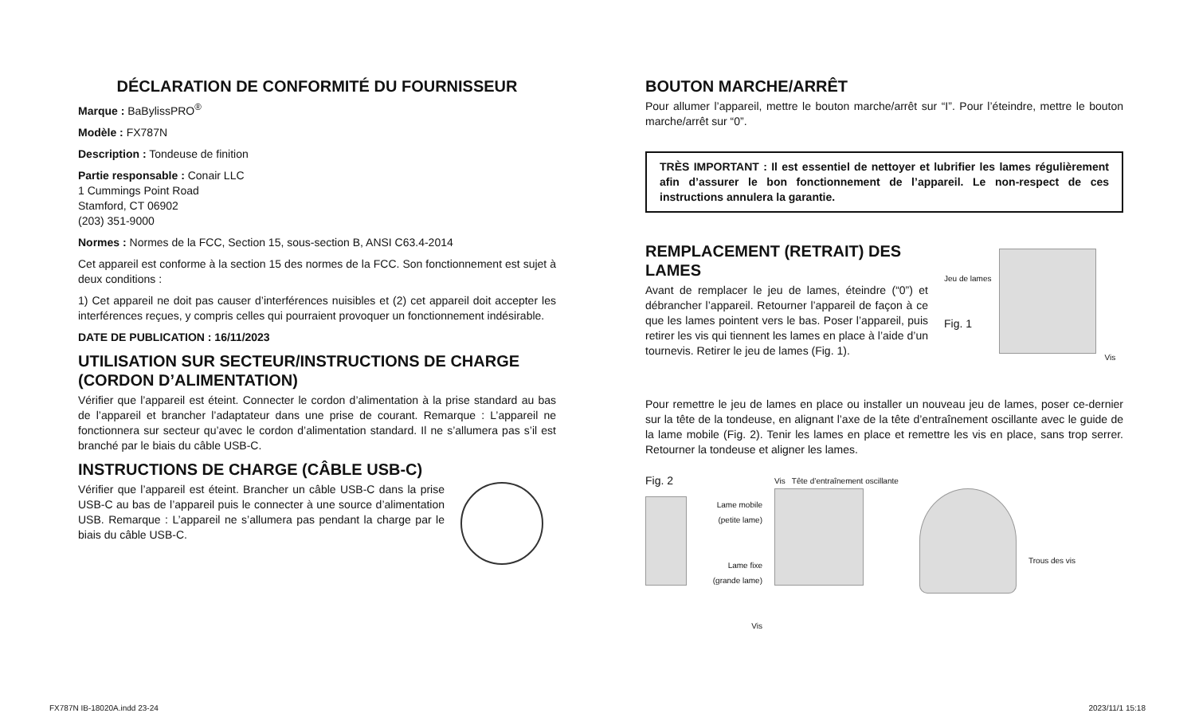DÉCLARATION DE CONFORMITÉ DU FOURNISSEUR
Marque : BaBylissPRO<sup>®</sup>
Modèle : FX787N
Description : Tondeuse de finition
Partie responsable : Conair LLC
1 Cummings Point Road
Stamford, CT 06902
(203) 351-9000
Normes : Normes de la FCC, Section 15, sous-section B, ANSI C63.4-2014
Cet appareil est conforme à la section 15 des normes de la FCC. Son fonctionnement est sujet à deux conditions :
1) Cet appareil ne doit pas causer d’interférences nuisibles et (2) cet appareil doit accepter les interférences reçues, y compris celles qui pourraient provoquer un fonctionnement indésirable.
DATE DE PUBLICATION : 16/11/2023
UTILISATION SUR SECTEUR/INSTRUCTIONS DE CHARGE (CORDON D’ALIMENTATION)
Vérifier que l’appareil est éteint. Connecter le cordon d’alimentation à la prise standard au bas de l’appareil et brancher l’adaptateur dans une prise de courant. Remarque : L’appareil ne fonctionnera sur secteur qu’avec le cordon d’alimentation standard. Il ne s’allumera pas s’il est branché par le biais du câble USB-C.
INSTRUCTIONS DE CHARGE (CÂBLE USB-C)
Vérifier que l’appareil est éteint. Brancher un câble USB-C dans la prise USB-C au bas de l’appareil puis le connecter à une source d’alimentation USB. Remarque : L’appareil ne s’allumera pas pendant la charge par le biais du câble USB-C.
BOUTON MARCHE/ARRÊT
Pour allumer l’appareil, mettre le bouton marche/arrêt sur “I”. Pour l’éteindre, mettre le bouton marche/arrêt sur “0”.
TRÈS IMPORTANT : Il est essentiel de nettoyer et lubrifier les lames régulièrement afin d’assurer le bon fonctionnement de l’appareil. Le non-respect de ces instructions annulera la garantie.
REMPLACEMENT (RETRAIT) DES LAMES
Avant de remplacer le jeu de lames, éteindre (“0”) et débrancher l’appareil. Retourner l’appareil de façon à ce que les lames pointent vers le bas. Poser l’appareil, puis retirer les vis qui tiennent les lames en place à l’aide d’un tournevis. Retirer le jeu de lames (Fig. 1).
Jeu de lames
Fig. 1
Vis
Pour remettre le jeu de lames en place ou installer un nouveau jeu de lames, poser ce-dernier sur la tête de la tondeuse, en alignant l’axe de la tête d’entraînement oscillante avec le guide de la lame mobile (Fig. 2). Tenir les lames en place et remettre les vis en place, sans trop serrer. Retourner la tondeuse et aligner les lames.
Fig. 2
Lame mobile (petite lame)
Lame fixe (grande lame)
Vis
Vis Tête d’entraînement oscillante
Trous des vis
FX787N IB-18020A.indd 23-24 2023/11/1 15:18